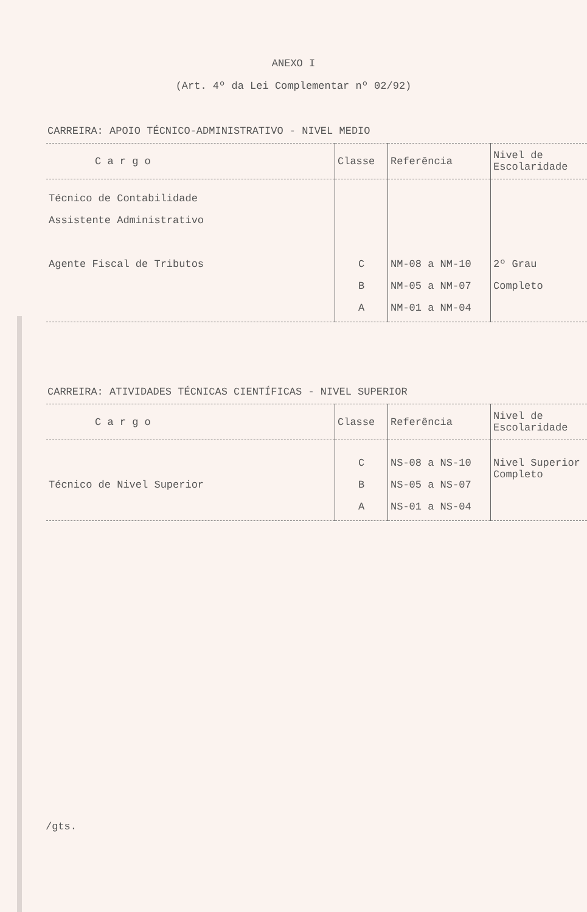ANEXO I
(Art. 4º da Lei Complementar nº 02/92)
CARREIRA: APOIO TÉCNICO-ADMINISTRATIVO - NIVEL MEDIO
| C a r g o | Classe | Referência | Nivel de Escolaridade |
| --- | --- | --- | --- |
| Técnico de Contabilidade Assistente Administrativo Agente Fiscal de Tributos | C B A | NM-08 a NM-10 NM-05 a NM-07 NM-01 a NM-04 | 2º Grau Completo |
CARREIRA: ATIVIDADES TÉCNICAS CIENTÍFICAS - NIVEL SUPERIOR
| C a r g o | Classe | Referência | Nivel de Escolaridade |
| --- | --- | --- | --- |
| Técnico de Nivel Superior | C B A | NS-08 a NS-10 NS-05 a NS-07 NS-01 a NS-04 | Nivel Superior Completo |
/gts.